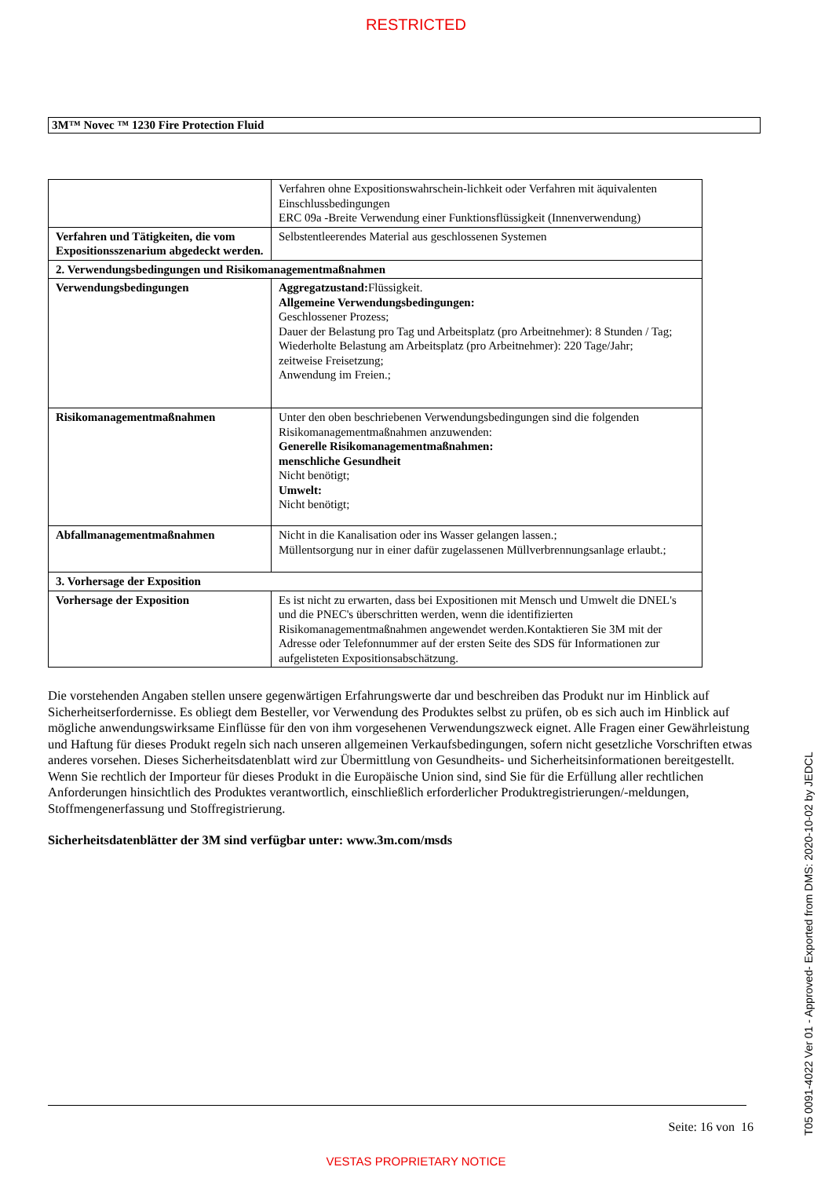RESTRICTED
3M™ Novec ™ 1230 Fire Protection Fluid
| | Verfahren ohne Expositionswahrschein-lichkeit oder Verfahren mit äquivalenten Einschlussbedingungen ERC 09a -Breite Verwendung einer Funktionsflüssigkeit (Innenverwendung) |
| Verfahren und Tätigkeiten, die vom Expositionsszenarium abgedeckt werden. | Selbstentleerendes Material aus geschlossenen Systemen |
| 2. Verwendungsbedingungen und Risikomanagementmaßnahmen | |
| Verwendungsbedingungen | Aggregatzustand: Flüssigkeit. Allgemeine Verwendungsbedingungen: Geschlossener Prozess; Dauer der Belastung pro Tag und Arbeitsplatz (pro Arbeitnehmer): 8 Stunden / Tag; Wiederholte Belastung am Arbeitsplatz (pro Arbeitnehmer): 220 Tage/Jahr; zeitweise Freisetzung; Anwendung im Freien.; |
| Risikomanagementmaßnahmen | Unter den oben beschriebenen Verwendungsbedingungen sind die folgenden Risikomanagementmaßnahmen anzuwenden: Generelle Risikomanagementmaßnahmen: menschliche Gesundheit Nicht benötigt; Umwelt: Nicht benötigt; |
| Abfallmanagementmaßnahmen | Nicht in die Kanalisation oder ins Wasser gelangen lassen.; Müllentsorgung nur in einer dafür zugelassenen Müllverbrennungsanlage erlaubt.; |
| 3. Vorhersage der Exposition | |
| Vorhersage der Exposition | Es ist nicht zu erwarten, dass bei Expositionen mit Mensch und Umwelt die DNEL's und die PNEC's überschritten werden, wenn die identifizierten Risikomanagementmaßnahmen angewendet werden.Kontaktieren Sie 3M mit der Adresse oder Telefonnummer auf der ersten Seite des SDS für Informationen zur aufgelisteten Expositionsabschätzung. |
Die vorstehenden Angaben stellen unsere gegenwärtigen Erfahrungswerte dar und beschreiben das Produkt nur im Hinblick auf Sicherheitserfordernisse. Es obliegt dem Besteller, vor Verwendung des Produktes selbst zu prüfen, ob es sich auch im Hinblick auf mögliche anwendungswirksame Einflüsse für den von ihm vorgesehenen Verwendungszweck eignet. Alle Fragen einer Gewährleistung und Haftung für dieses Produkt regeln sich nach unseren allgemeinen Verkaufsbedingungen, sofern nicht gesetzliche Vorschriften etwas anderes vorsehen. Dieses Sicherheitsdatenblatt wird zur Übermittlung von Gesundheits- und Sicherheitsinformationen bereitgestellt. Wenn Sie rechtlich der Importeur für dieses Produkt in die Europäische Union sind, sind Sie für die Erfüllung aller rechtlichen Anforderungen hinsichtlich des Produktes verantwortlich, einschließlich erforderlicher Produktregistrierungen/-meldungen, Stoffmengenerfassung und Stoffregistrierung.
Sicherheitsdatenblätter der 3M sind verfügbar unter: www.3m.com/msds
Seite: 16 von 16
T05 0091-4022 Ver 01 - Approved- Exported from DMS: 2020-10-02 by JEDCL
VESTAS PROPRIETARY NOTICE